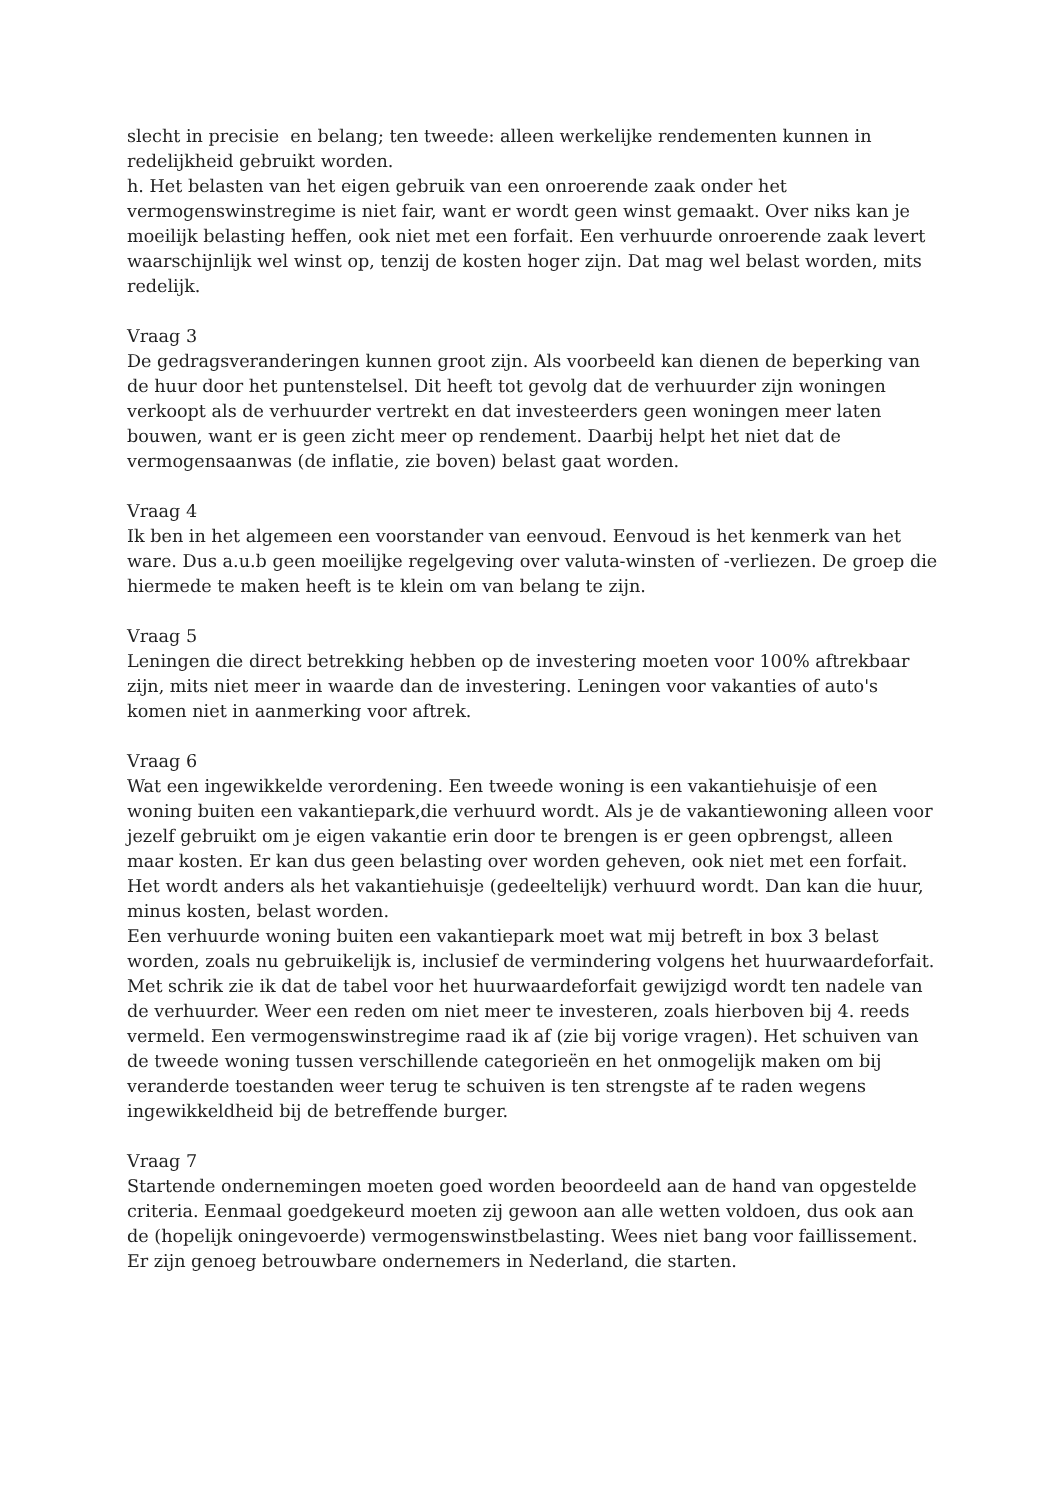slecht in precisie en belang; ten tweede: alleen werkelijke rendementen kunnen in redelijkheid gebruikt worden.
h. Het belasten van het eigen gebruik van een onroerende zaak onder het vermogenswinstregime is niet fair, want er wordt geen winst gemaakt. Over niks kan je moeilijk belasting heffen, ook niet met een forfait. Een verhuurde onroerende zaak levert waarschijnlijk wel winst op, tenzij de kosten hoger zijn. Dat mag wel belast worden, mits redelijk.
Vraag 3
De gedragsveranderingen kunnen groot zijn. Als voorbeeld kan dienen de beperking van de huur door het puntenstelsel. Dit heeft tot gevolg dat de verhuurder zijn woningen verkoopt als de verhuurder vertrekt en dat investeerders geen woningen meer laten bouwen, want er is geen zicht meer op rendement. Daarbij helpt het niet dat de vermogensaanwas (de inflatie, zie boven) belast gaat worden.
Vraag 4
Ik ben in het algemeen een voorstander van eenvoud. Eenvoud is het kenmerk van het ware. Dus a.u.b geen moeilijke regelgeving over valuta-winsten of -verliezen. De groep die hiermede te maken heeft is te klein om van belang te zijn.
Vraag 5
Leningen die direct betrekking hebben op de investering moeten voor 100% aftrekbaar zijn, mits niet meer in waarde dan de investering. Leningen voor vakanties of auto's komen niet in aanmerking voor aftrek.
Vraag 6
Wat een ingewikkelde verordening. Een tweede woning is een vakantiehuisje of een woning buiten een vakantiepark,die verhuurd wordt. Als je de vakantiewoning alleen voor jezelf gebruikt om je eigen vakantie erin door te brengen is er geen opbrengst, alleen maar kosten. Er kan dus geen belasting over worden geheven, ook niet met een forfait. Het wordt anders als het vakantiehuisje (gedeeltelijk) verhuurd wordt. Dan kan die huur, minus kosten, belast worden.
Een verhuurde woning buiten een vakantiepark moet wat mij betreft in box 3 belast worden, zoals nu gebruikelijk is, inclusief de vermindering volgens het huurwaardeforfait. Met schrik zie ik dat de tabel voor het huurwaardeforfait gewijzigd wordt ten nadele van de verhuurder. Weer een reden om niet meer te investeren, zoals hierboven bij 4. reeds vermeld. Een vermogenswinstregime raad ik af (zie bij vorige vragen). Het schuiven van de tweede woning tussen verschillende categorieën en het onmogelijk maken om bij veranderde toestanden weer terug te schuiven is ten strengste af te raden wegens ingewikkeldheid bij de betreffende burger.
Vraag 7
Startende ondernemingen moeten goed worden beoordeeld aan de hand van opgestelde criteria. Eenmaal goedgekeurd moeten zij gewoon aan alle wetten voldoen, dus ook aan de (hopelijk oningevoerde) vermogenswinstbelasting. Wees niet bang voor faillissement. Er zijn genoeg betrouwbare ondernemers in Nederland, die starten.